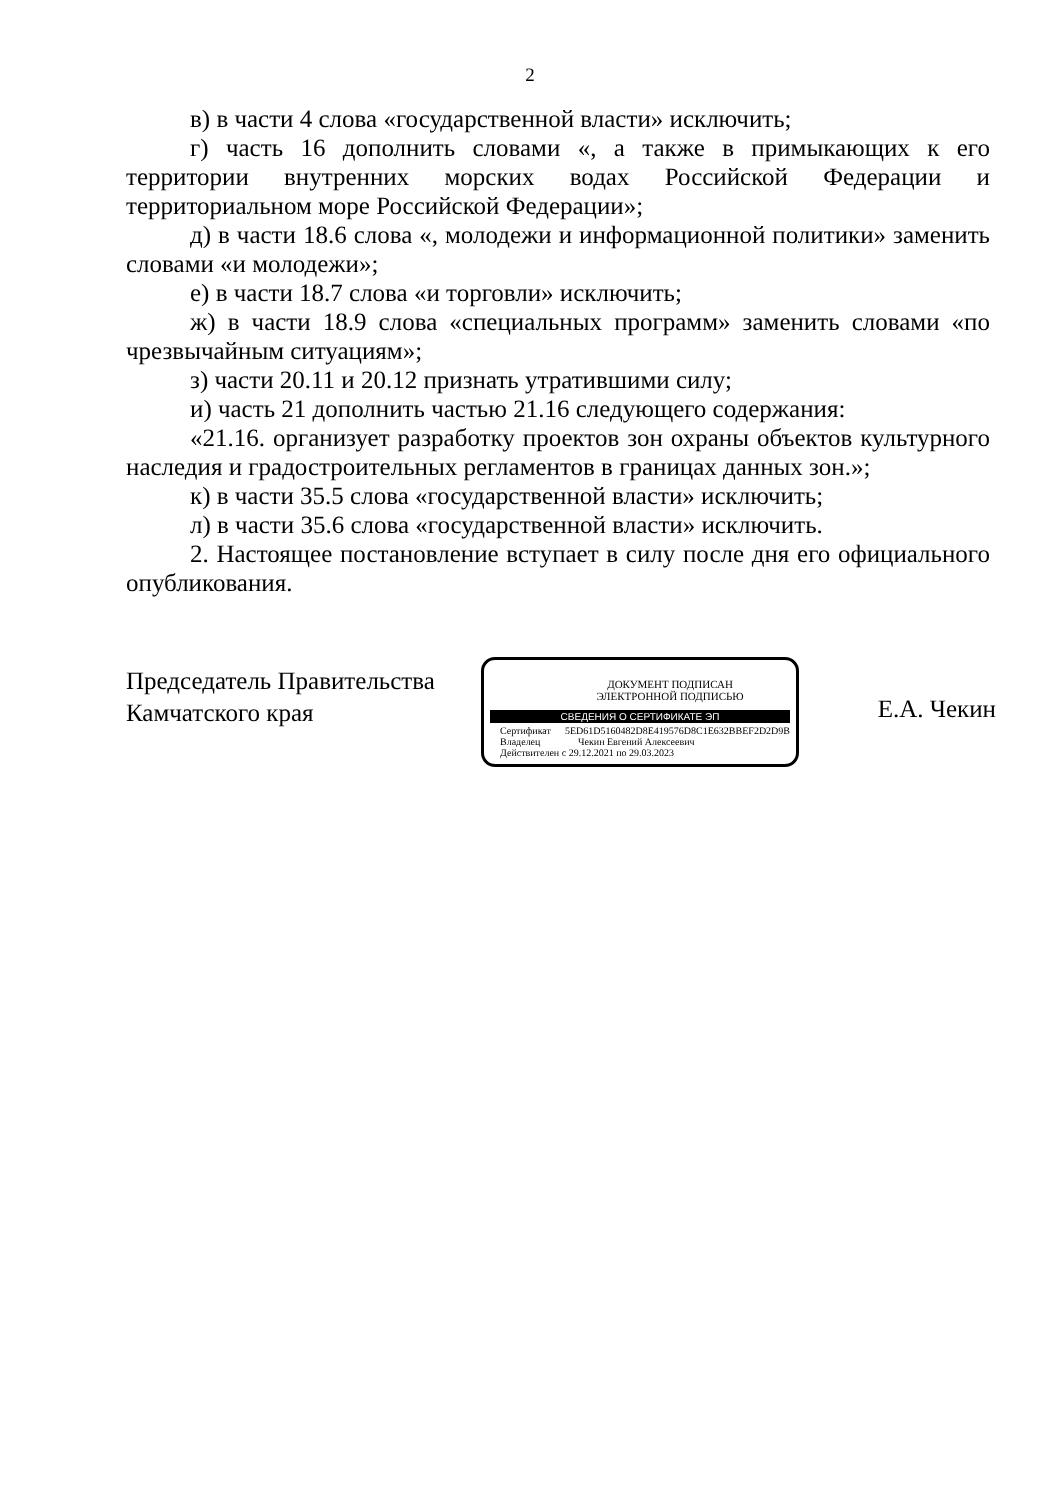2
в) в части 4 слова «государственной власти» исключить;
г) часть 16 дополнить словами «, а также в примыкающих к его территории внутренних морских водах Российской Федерации и территориальном море Российской Федерации»;
д) в части 18.6 слова «, молодежи и информационной политики» заменить словами «и молодежи»;
е) в части 18.7 слова «и торговли» исключить;
ж) в части 18.9 слова «специальных программ» заменить словами «по чрезвычайным ситуациям»;
з) части 20.11 и 20.12 признать утратившими силу;
и) часть 21 дополнить частью 21.16 следующего содержания:
«21.16. организует разработку проектов зон охраны объектов культурного наследия и градостроительных регламентов в границах данных зон.»;
к) в части 35.5 слова «государственной власти» исключить;
л) в части 35.6 слова «государственной власти» исключить.
2. Настоящее постановление вступает в силу после дня его официального опубликования.
Председатель Правительства
Камчатского края
ДОКУМЕНТ ПОДПИСАН
ЭЛЕКТРОННОЙ ПОДПИСЬЮ
СВЕДЕНИЯ О СЕРТИФИКАТЕ ЭП
Сертификат 5ED61D5160482D8E419576D8C1E632BBEF2D2D9B
Владелец Чекин Евгений Алексеевич
Действителен с 29.12.2021 по 29.03.2023
Е.А. Чекин